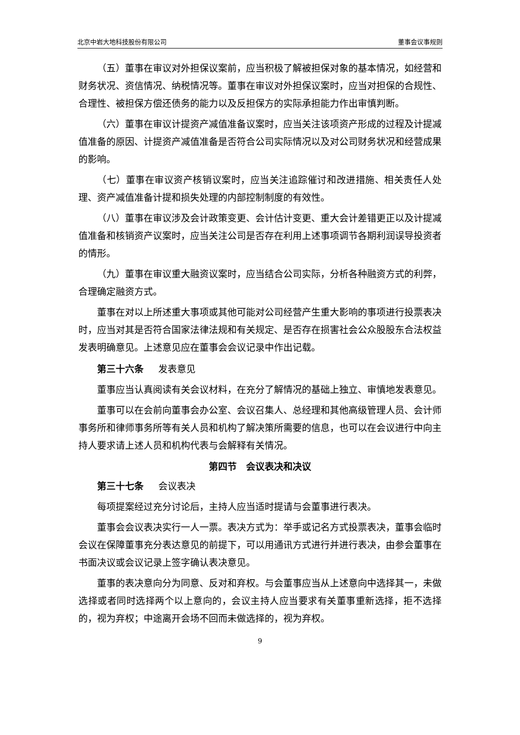北京中岩大地科技股份有限公司 董事会议事规则
（五）董事在审议对外担保议案前，应当积极了解被担保对象的基本情况，如经营和财务状况、资信情况、纳税情况等。董事在审议对外担保议案时，应当对担保的合规性、合理性、被担保方偿还债务的能力以及反担保方的实际承担能力作出审慎判断。
（六）董事在审议计提资产减值准备议案时，应当关注该项资产形成的过程及计提减值准备的原因、计提资产减值准备是否符合公司实际情况以及对公司财务状况和经营成果的影响。
（七）董事在审议资产核销议案时，应当关注追踪催讨和改进措施、相关责任人处理、资产减值准备计提和损失处理的内部控制制度的有效性。
（八）董事在审议涉及会计政策变更、会计估计变更、重大会计差错更正以及计提减值准备和核销资产议案时，应当关注公司是否存在利用上述事项调节各期利润误导投资者的情形。
（九）董事在审议重大融资议案时，应当结合公司实际，分析各种融资方式的利弊，合理确定融资方式。
董事在对以上所述重大事项或其他可能对公司经营产生重大影响的事项进行投票表决时，应当对其是否符合国家法律法规和有关规定、是否存在损害社会公众股股东合法权益发表明确意见。上述意见应在董事会会议记录中作出记载。
第三十六条 发表意见
董事应当认真阅读有关会议材料，在充分了解情况的基础上独立、审慎地发表意见。
董事可以在会前向董事会办公室、会议召集人、总经理和其他高级管理人员、会计师事务所和律师事务所等有关人员和机构了解决策所需要的信息，也可以在会议进行中向主持人要求请上述人员和机构代表与会解释有关情况。
第四节　会议表决和决议
第三十七条 会议表决
每项提案经过充分讨论后，主持人应当适时提请与会董事进行表决。
董事会会议表决实行一人一票。表决方式为：举手或记名方式投票表决，董事会临时会议在保障董事充分表达意见的前提下，可以用通讯方式进行并进行表决，由参会董事在书面决议或会议记录上签字确认表决意见。
董事的表决意向分为同意、反对和弃权。与会董事应当从上述意向中选择其一，未做选择或者同时选择两个以上意向的，会议主持人应当要求有关董事重新选择，拒不选择的，视为弃权；中途离开会场不回而未做选择的，视为弃权。
9